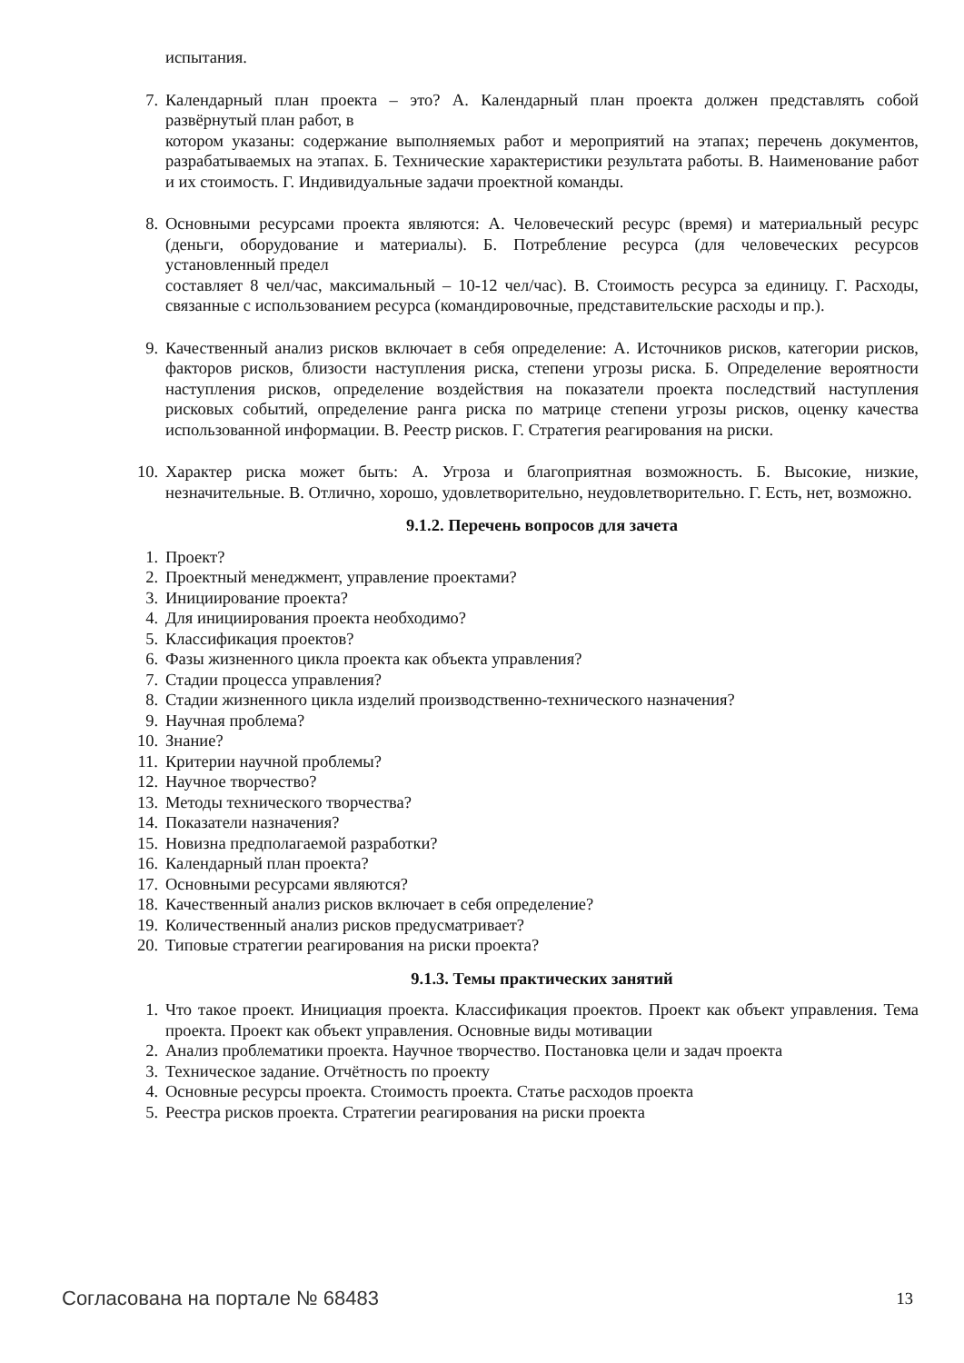испытания.
7. Календарный план проекта – это? А. Календарный план проекта должен представлять собой развёрнутый план работ, в
котором указаны: содержание выполняемых работ и мероприятий на этапах; перечень документов, разрабатываемых на этапах. Б. Технические характеристики результата работы. В. Наименование работ и их стоимость. Г. Индивидуальные задачи проектной команды.
8. Основными ресурсами проекта являются: А. Человеческий ресурс (время) и материальный ресурс (деньги, оборудование и материалы). Б. Потребление ресурса (для человеческих ресурсов установленный предел
составляет 8 чел/час, максимальный – 10-12 чел/час). В. Стоимость ресурса за единицу. Г. Расходы, связанные с использованием ресурса (командировочные, представительские расходы и пр.).
9. Качественный анализ рисков включает в себя определение: А. Источников рисков, категории рисков, факторов рисков, близости наступления риска, степени угрозы риска. Б. Определение вероятности наступления рисков, определение воздействия на показатели проекта последствий наступления рисковых событий, определение ранга риска по матрице степени угрозы рисков, оценку качества использованной информации. В. Реестр рисков. Г. Стратегия реагирования на риски.
10. Характер риска может быть: А. Угроза и благоприятная возможность. Б. Высокие, низкие, незначительные. В. Отлично, хорошо, удовлетворительно, неудовлетворительно. Г. Есть, нет, возможно.
9.1.2. Перечень вопросов для зачета
1. Проект?
2. Проектный менеджмент, управление проектами?
3. Инициирование проекта?
4. Для инициирования проекта необходимо?
5. Классификация проектов?
6. Фазы жизненного цикла проекта как объекта управления?
7. Стадии процесса управления?
8. Стадии жизненного цикла изделий производственно-технического назначения?
9. Научная проблема?
10. Знание?
11. Критерии научной проблемы?
12. Научное творчество?
13. Методы технического творчества?
14. Показатели назначения?
15. Новизна предполагаемой разработки?
16. Календарный план проекта?
17. Основными ресурсами являются?
18. Качественный анализ рисков включает в себя определение?
19. Количественный анализ рисков предусматривает?
20. Типовые стратегии реагирования на риски проекта?
9.1.3. Темы практических занятий
1. Что такое проект. Инициация проекта. Классификация проектов. Проект как объект управления. Тема проекта. Проект как объект управления. Основные виды мотивации
2. Анализ проблематики проекта. Научное творчество. Постановка цели и задач проекта
3. Техническое задание. Отчётность по проекту
4. Основные ресурсы проекта. Стоимость проекта. Статье расходов проекта
5. Реестра рисков проекта. Стратегии реагирования на риски проекта
Согласована на портале № 68483 13